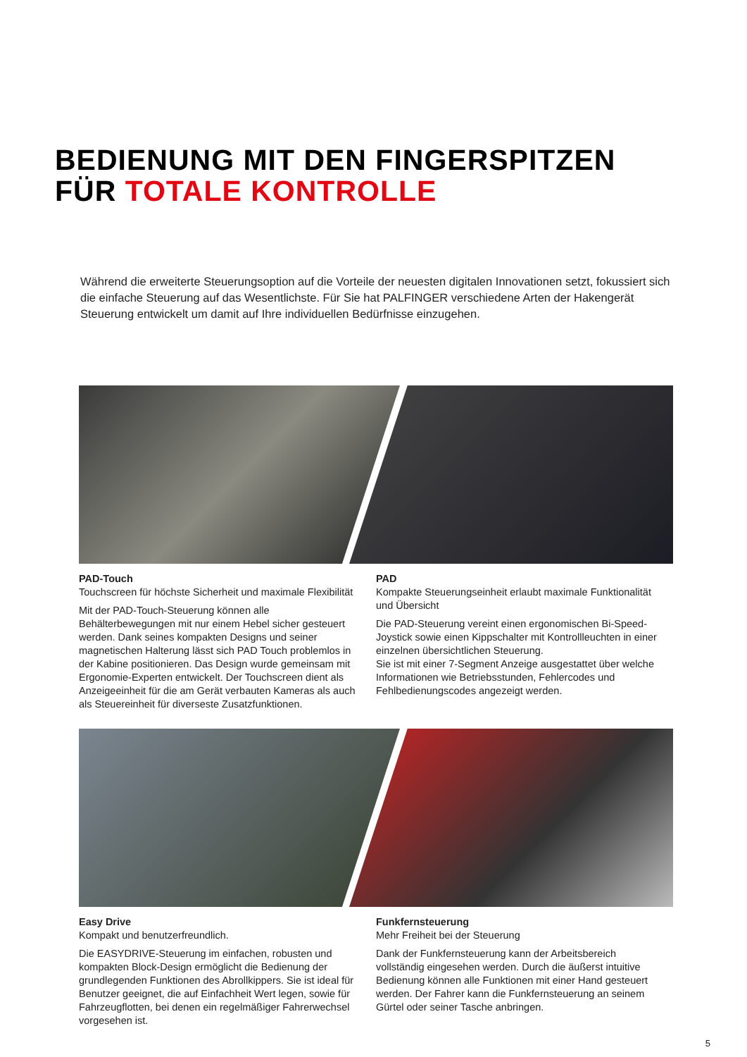BEDIENUNG MIT DEN FINGERSPITZEN
FÜR TOTALE KONTROLLE
Während die erweiterte Steuerungsoption auf die Vorteile der neuesten digitalen Innovationen setzt, fokussiert sich die einfache Steuerung auf das Wesentlichste. Für Sie hat PALFINGER verschiedene Arten der Hakengerät Steuerung entwickelt um damit auf Ihre individuellen Bedürfnisse einzugehen.
PAD-Touch
Touchscreen für höchste Sicherheit und maximale Flexibilität
Mit der PAD-Touch-Steuerung können alle Behälterbewegungen mit nur einem Hebel sicher gesteuert werden. Dank seines kompakten Designs und seiner magnetischen Halterung lässt sich PAD Touch problemlos in der Kabine positionieren. Das Design wurde gemeinsam mit Ergonomie-Experten entwickelt. Der Touchscreen dient als Anzeigeeinheit für die am Gerät verbauten Kameras als auch als Steuereinheit für diverseste Zusatzfunktionen.
PAD
Kompakte Steuerungseinheit erlaubt maximale Funktionalität und Übersicht
Die PAD-Steuerung vereint einen ergonomischen Bi-Speed-Joystick sowie einen Kippschalter mit Kontrollleuchten in einer einzelnen übersichtlichen Steuerung.
Sie ist mit einer 7-Segment Anzeige ausgestattet über welche Informationen wie Betriebsstunden, Fehlercodes und Fehlbedienungscodes angezeigt werden.
Easy Drive
Kompakt und benutzerfreundlich.
Die EASYDRIVE-Steuerung im einfachen, robusten und kompakten Block-Design ermöglicht die Bedienung der grundlegenden Funktionen des Abrollkippers. Sie ist ideal für Benutzer geeignet, die auf Einfachheit Wert legen, sowie für Fahrzeugflotten, bei denen ein regelmäßiger Fahrerwechsel vorgesehen ist.
Funkfernsteuerung
Mehr Freiheit bei der Steuerung
Dank der Funkfernsteuerung kann der Arbeitsbereich vollständig eingesehen werden. Durch die äußerst intuitive Bedienung können alle Funktionen mit einer Hand gesteuert werden. Der Fahrer kann die Funkfernsteuerung an seinem Gürtel oder seiner Tasche anbringen.
5